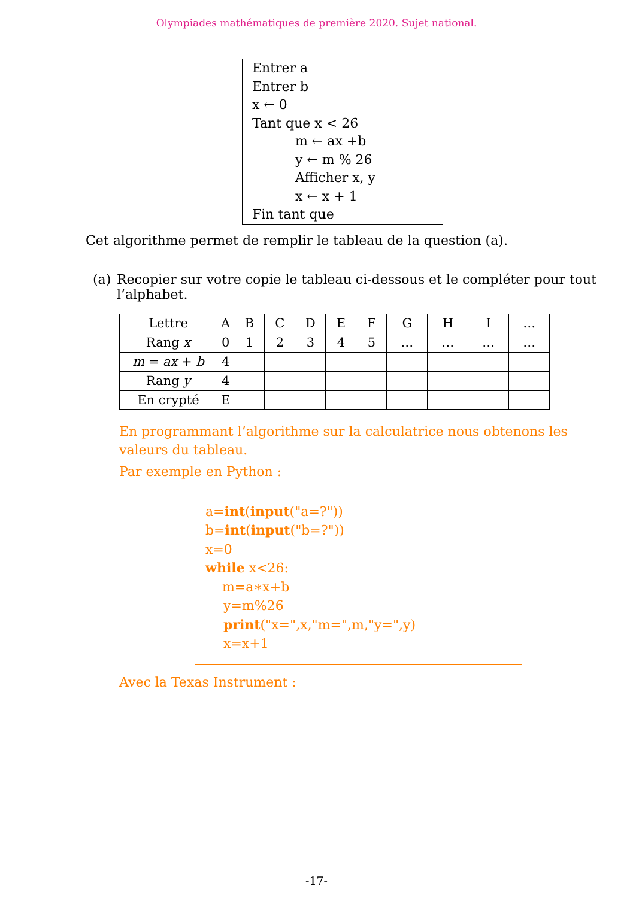Olympiades mathématiques de première 2020. Sujet national.
Entrer a
Entrer b
x ← 0
Tant que x < 26
m ← ax +b
y ← m % 26
Afficher x, y
x ← x + 1
Fin tant que
Cet algorithme permet de remplir le tableau de la question (a).
(a) Recopier sur votre copie le tableau ci-dessous et le compléter pour tout l’alphabet.
| Lettre | A | B | C | D | E | F | G | H | I | … |
| Rang x | 0 | 1 | 2 | 3 | 4 | 5 | … | … | … | … |
| m = ax + b | 4 | | | | | | | | | |
| Rang y | 4 | | | | | | | | | |
| En crypté | E | | | | | | | | | |
En programmant l’algorithme sur la calculatrice nous obtenons les valeurs du tableau.
Par exemple en Python :
a=int(input("a=?"))
b=int(input("b=?"))
x=0
while x<26:
m=a∗x+b
y=m%26
print("x=",x,"m=",m,"y=",y)
x=x+1
Avec la Texas Instrument :
-17-